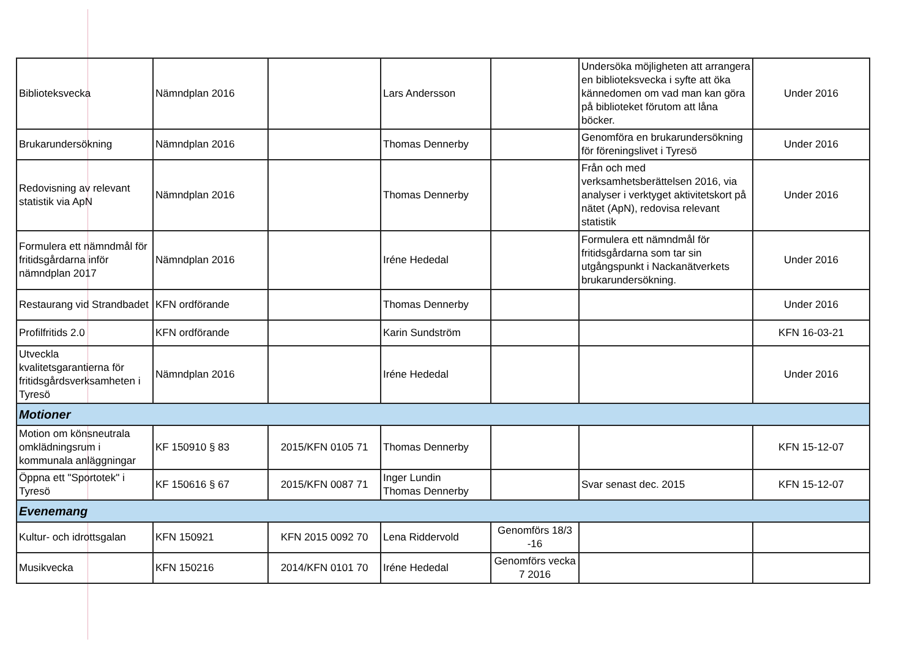| Biblioteksvecka | Nämndplan 2016 | | Lars Andersson | | Undersöka möjligheten att arrangera en biblioteksvecka i syfte att öka kännedomen om vad man kan göra på biblioteket förutom att låna böcker. | Under 2016 |
| Brukarundersökning | Nämndplan 2016 | | Thomas Dennerby | | Genomföra en brukarundersökning för föreningslivet i Tyresö | Under 2016 |
| Redovisning av relevant statistik via ApN | Nämndplan 2016 | | Thomas Dennerby | | Från och med verksamhetsberättelsen 2016, via analyser i verktyget aktivitetskort på nätet (ApN), redovisa relevant statistik | Under 2016 |
| Formulera ett nämndmål för fritidsgårdarna inför nämndplan 2017 | Nämndplan 2016 | | Iréne Hededal | | Formulera ett nämndmål för fritidsgårdarna som tar sin utgångspunkt i Nackanätverkets brukarundersökning. | Under 2016 |
| Restaurang vid Strandbadet | KFN ordförande | | Thomas Dennerby | | | Under 2016 |
| Profilfritids 2.0 | KFN ordförande | | Karin Sundström | | | KFN 16-03-21 |
| Utveckla kvalitetsgarantierna för fritidsgårdsverksamheten i Tyresö | Nämndplan 2016 | | Iréne Hededal | | | Under 2016 |
| Motioner | | | | | | |
| Motion om könsneutrala omklädningsrum i kommunala anläggningar | KF 150910 § 83 | 2015/KFN 0105 71 | Thomas Dennerby | | | KFN 15-12-07 |
| Öppna ett "Sportotek" i Tyresö | KF 150616 § 67 | 2015/KFN 0087 71 | Inger Lundin Thomas Dennerby | | Svar senast dec. 2015 | KFN 15-12-07 |
| Evenemang | | | | | | |
| Kultur- och idrottsgalan | KFN 150921 | KFN 2015 0092 70 | Lena Riddervold | Genomförs 18/3 -16 | | |
| Musikvecka | KFN 150216 | 2014/KFN 0101 70 | Iréne Hededal | Genomförs vecka 7 2016 | | |